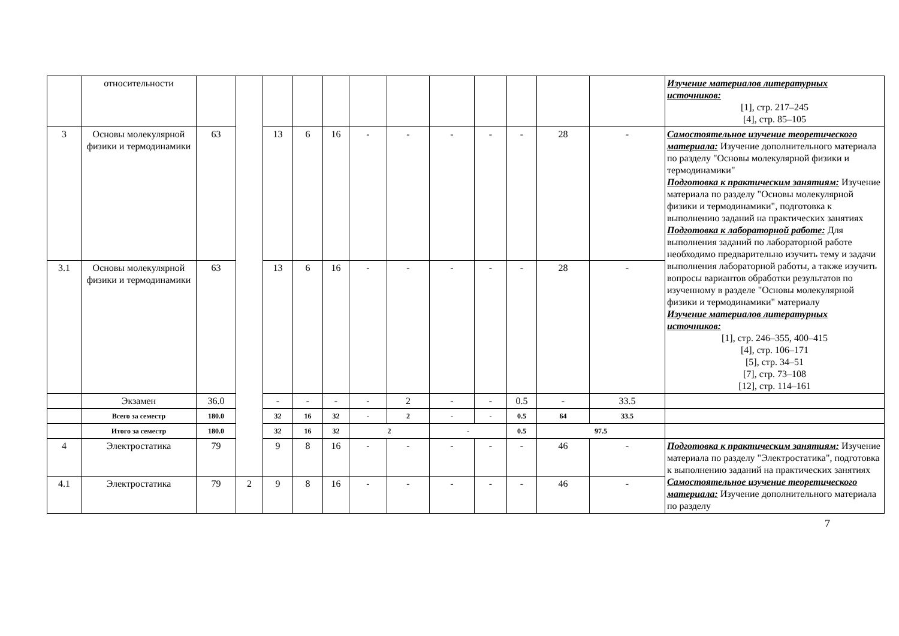| | относительности | | | | | | | | | | | | | Изучение материалов литературных источников: [1], стр. 217–245 [4], стр. 85–105 |
| 3 | Основы молекулярной физики и термодинамики | 63 | | 13 | 6 | 16 | - | - | - | - | - | 28 | - | Самостоятельное изучение теоретического материала: Изучение дополнительного материала по разделу "Основы молекулярной физики и термодинамики" Подготовка к практическим занятиям: Изучение материала по разделу "Основы молекулярной физики и термодинамики", подготовка к выполнению заданий на практических занятиях Подготовка к лабораторной работе: Для выполнения заданий по лабораторной работе необходимо предварительно изучить тему и задачи выполнения лабораторной работы, а также изучить вопросы вариантов обработки результатов по изученному в разделе "Основы молекулярной физики и термодинамики" материалу Изучение материалов литературных источников: [1], стр. 246–355, 400–415 [4], стр. 106–171 [5], стр. 34–51 [7], стр. 73–108 [12], стр. 114–161 |
| 3.1 | Основы молекулярной физики и термодинамики | 63 | | 13 | 6 | 16 | - | - | - | - | - | 28 | - | |
| | Экзамен | 36.0 | | - | - | - | - | 2 | - | - | 0.5 | - | 33.5 | |
| | Всего за семестр | 180.0 | | 32 | 16 | 32 | - | 2 | - | - | 0.5 | 64 | 33.5 | |
| | Итого за семестр | 180.0 | | 32 | 16 | 32 | 2 | | - | | 0.5 | 97.5 | | |
| 4 | Электростатика | 79 | | 9 | 8 | 16 | - | - | - | - | - | 46 | - | Подготовка к практическим занятиям: Изучение материала по разделу "Электростатика", подготовка к выполнению заданий на практических занятиях Самостоятельное изучение теоретического материала: Изучение дополнительного материала по разделу |
| 4.1 | Электростатика | 79 | 2 | 9 | 8 | 16 | - | - | - | - | - | 46 | - | |
7